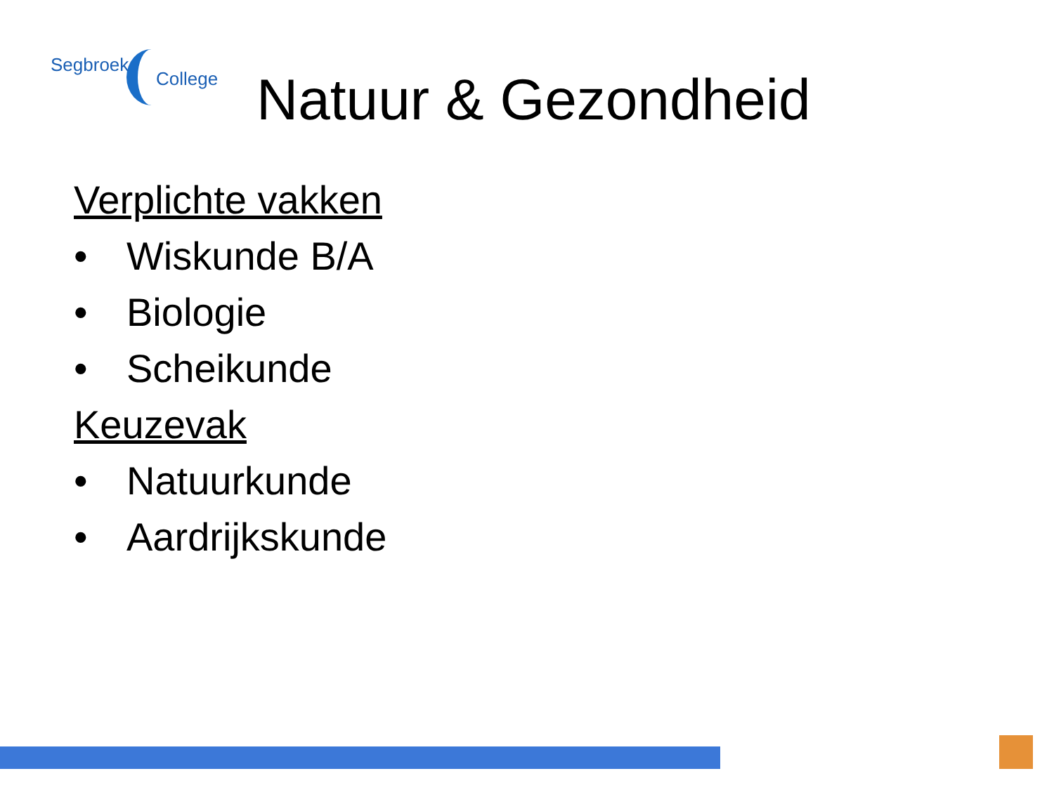Segbroek
College
Natuur & Gezondheid
Verplichte vakken
• Wiskunde B/A
• Biologie
• Scheikunde
Keuzevak
• Natuurkunde
• Aardrijkskunde